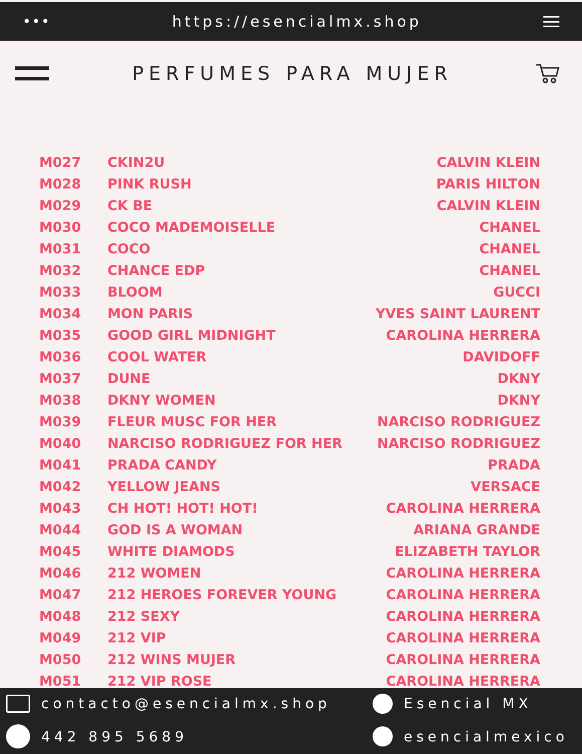••• https://esencialmx.shop
PERFUMES PARA MUJER
| M027 | CKIN2U | CALVIN KLEIN |
| M028 | PINK RUSH | PARIS HILTON |
| M029 | CK BE | CALVIN KLEIN |
| M030 | COCO MADEMOISELLE | CHANEL |
| M031 | COCO | CHANEL |
| M032 | CHANCE EDP | CHANEL |
| M033 | BLOOM | GUCCI |
| M034 | MON PARIS | YVES SAINT LAURENT |
| M035 | GOOD GIRL MIDNIGHT | CAROLINA HERRERA |
| M036 | COOL WATER | DAVIDOFF |
| M037 | DUNE | DKNY |
| M038 | DKNY WOMEN | DKNY |
| M039 | FLEUR MUSC FOR HER | NARCISO RODRIGUEZ |
| M040 | NARCISO RODRIGUEZ FOR HER | NARCISO RODRIGUEZ |
| M041 | PRADA CANDY | PRADA |
| M042 | YELLOW JEANS | VERSACE |
| M043 | CH HOT! HOT! HOT! | CAROLINA HERRERA |
| M044 | GOD IS A WOMAN | ARIANA GRANDE |
| M045 | WHITE DIAMODS | ELIZABETH TAYLOR |
| M046 | 212 WOMEN | CAROLINA HERRERA |
| M047 | 212 HEROES FOREVER YOUNG | CAROLINA HERRERA |
| M048 | 212 SEXY | CAROLINA HERRERA |
| M049 | 212 VIP | CAROLINA HERRERA |
| M050 | 212 WINS MUJER | CAROLINA HERRERA |
| M051 | 212 VIP ROSE | CAROLINA HERRERA |
contacto@esencialmx.shop
Esencial MX
442 895 5689
esencialmexico